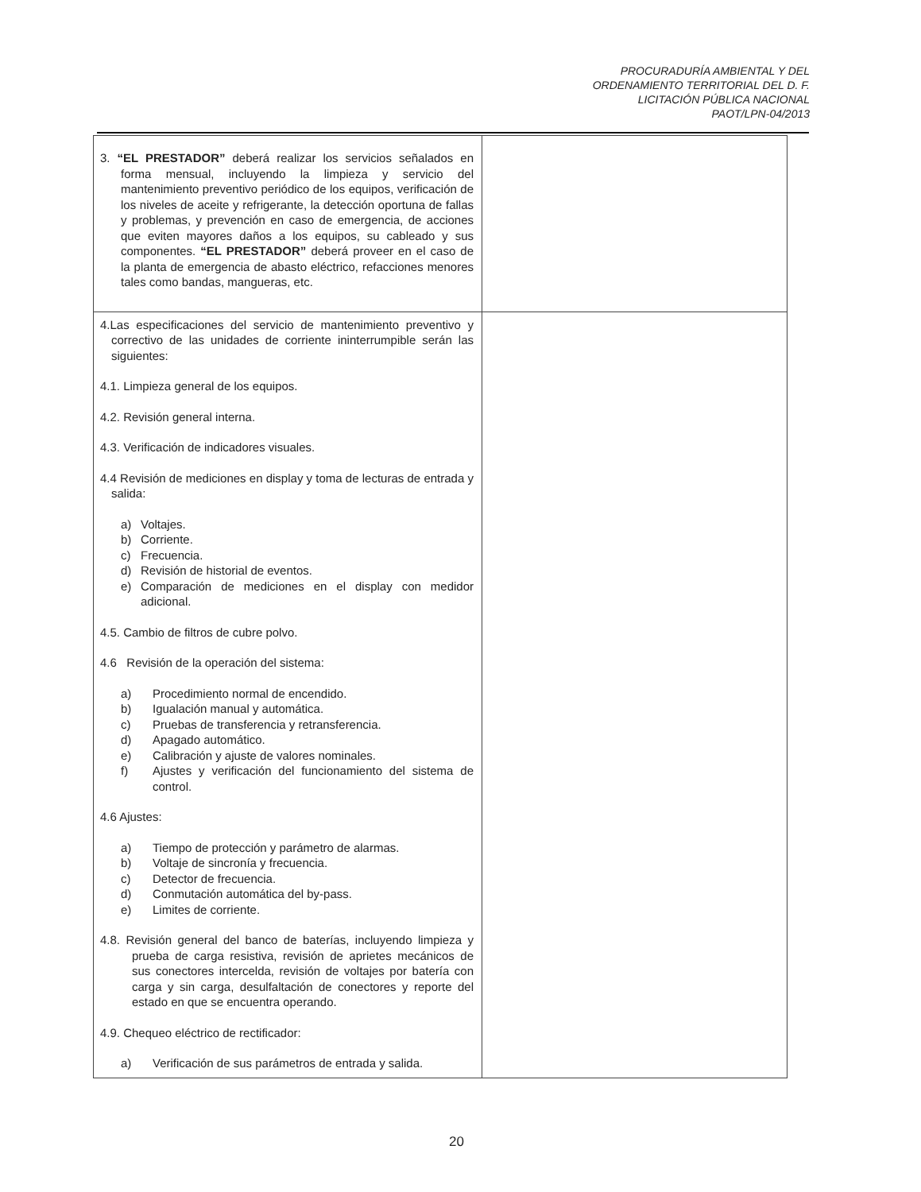PROCURADURÍA AMBIENTAL Y DEL
ORDENAMIENTO TERRITORIAL DEL D. F.
LICITACIÓN PÚBLICA NACIONAL
PAOT/LPN-04/2013
| 3. “EL PRESTADOR” deberá realizar los servicios señalados en forma mensual, incluyendo la limpieza y servicio del mantenimiento preventivo periódico de los equipos, verificación de los niveles de aceite y refrigerante, la detección oportuna de fallas y problemas, y prevención en caso de emergencia, de acciones que eviten mayores daños a los equipos, su cableado y sus componentes. “EL PRESTADOR” deberá proveer en el caso de la planta de emergencia de abasto eléctrico, refacciones menores tales como bandas, mangueras, etc. | |
| 4.Las especificaciones del servicio de mantenimiento preventivo y correctivo de las unidades de corriente ininterrumpible serán las siguientes: 4.1. Limpieza general de los equipos. 4.2. Revisión general interna. 4.3. Verificación de indicadores visuales. 4.4 Revisión de mediciones en display y toma de lecturas de entrada y salida: a) Voltajes. b) Corriente. c) Frecuencia. d) Revisión de historial de eventos. e) Comparación de mediciones en el display con medidor adicional. 4.5. Cambio de filtros de cubre polvo. 4.6 Revisión de la operación del sistema: a) Procedimiento normal de encendido. b) Igualación manual y automática. c) Pruebas de transferencia y retransferencia. d) Apagado automático. e) Calibración y ajuste de valores nominales. f) Ajustes y verificación del funcionamiento del sistema de control. 4.6 Ajustes: a) Tiempo de protección y parámetro de alarmas. b) Voltaje de sincronía y frecuencia. c) Detector de frecuencia. d) Conmutación automática del by-pass. e) Limites de corriente. 4.8. Revisión general del banco de baterías, incluyendo limpieza y prueba de carga resistiva, revisión de aprietes mecánicos de sus conectores intercelda, revisión de voltajes por batería con carga y sin carga, desulfaltación de conectores y reporte del estado en que se encuentra operando. 4.9. Chequeo eléctrico de rectificador: a) Verificación de sus parámetros de entrada y salida. | |
20